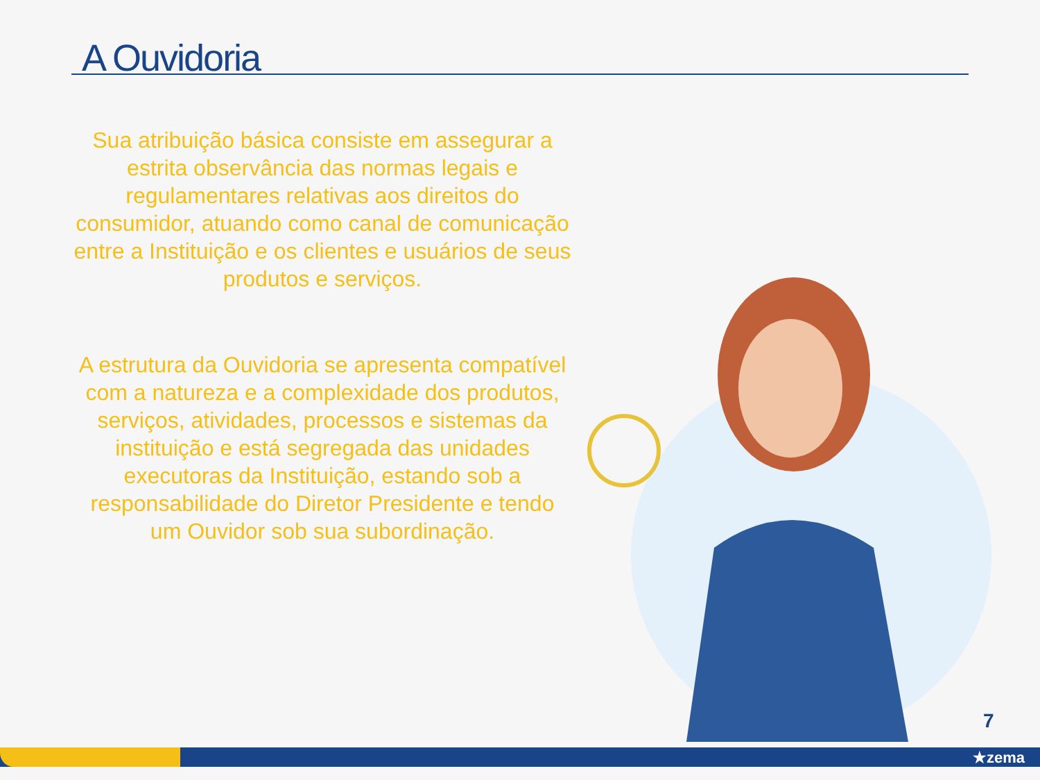A Ouvidoria
Sua atribuição básica consiste em assegurar a estrita observância das normas legais e regulamentares relativas aos direitos do consumidor, atuando como canal de comunicação entre a Instituição e os clientes e usuários de seus produtos e serviços.
A estrutura da Ouvidoria se apresenta compatível com a natureza e a complexidade dos produtos, serviços, atividades, processos e sistemas da instituição e está segregada das unidades executoras da Instituição, estando sob a responsabilidade do Diretor Presidente e tendo um Ouvidor sob sua subordinação.
7
★zema